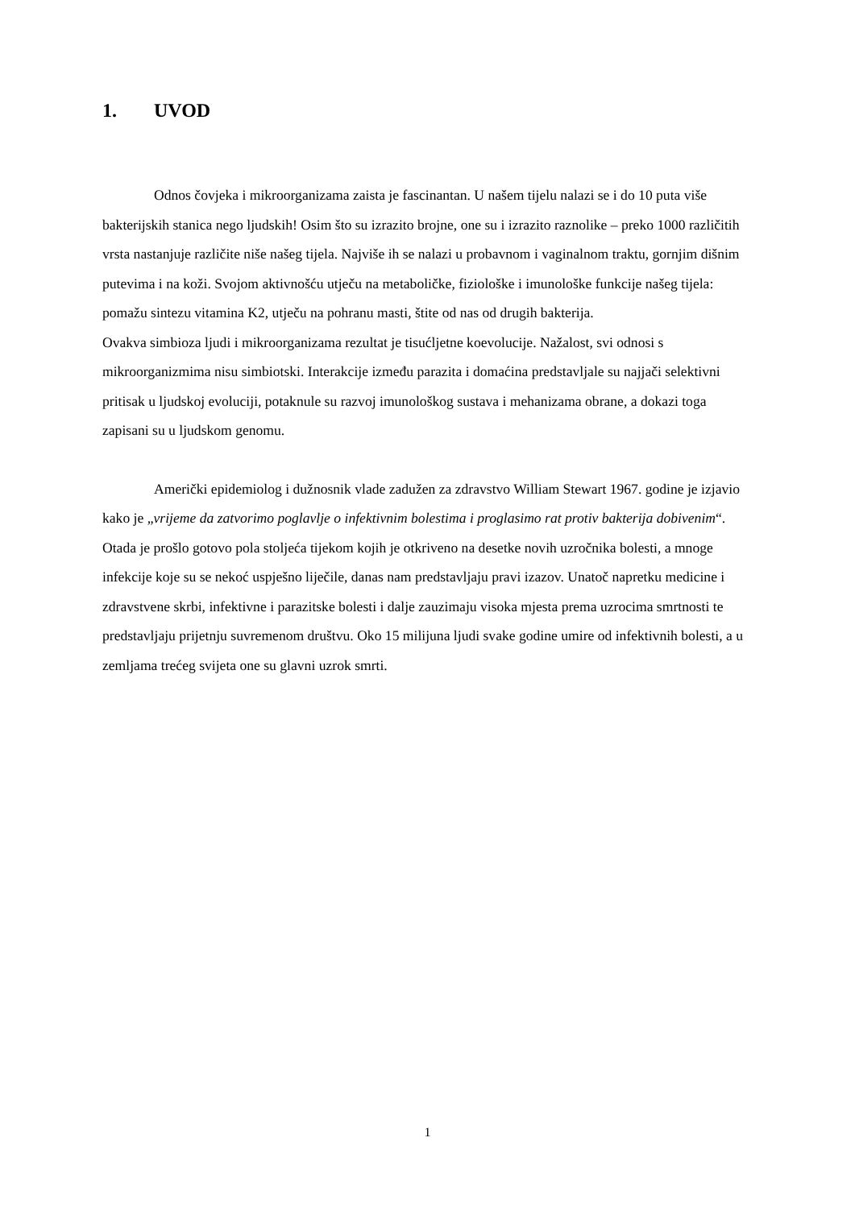1. UVOD
Odnos čovjeka i mikroorganizama zaista je fascinantan. U našem tijelu nalazi se i do 10 puta više bakterijskih stanica nego ljudskih! Osim što su izrazito brojne, one su i izrazito raznolike – preko 1000 različitih vrsta nastanjuje različite niše našeg tijela. Najviše ih se nalazi u probavnom i vaginalnom traktu, gornjim dišnim putevima i na koži. Svojom aktivnošću utječu na metaboličke, fiziološke i imunološke funkcije našeg tijela: pomažu sintezu vitamina K2, utječu na pohranu masti, štite od nas od drugih bakterija.
Ovakva simbioza ljudi i mikroorganizama rezultat je tisućljetne koevolucije. Nažalost, svi odnosi s mikroorganizmima nisu simbiotski. Interakcije između parazita i domaćina predstavljale su najjači selektivni pritisak u ljudskoj evoluciji, potaknule su razvoj imunološkog sustava i mehanizama obrane, a dokazi toga zapisani su u ljudskom genomu.
Američki epidemiolog i dužnosnik vlade zadužen za zdravstvo William Stewart 1967. godine je izjavio kako je „vrijeme da zatvorimo poglavlje o infektivnim bolestima i proglasimo rat protiv bakterija dobivenim“. Otada je prošlo gotovo pola stoljeća tijekom kojih je otkriveno na desetke novih uzročnika bolesti, a mnoge infekcije koje su se nekoć uspješno liječile, danas nam predstavljaju pravi izazov. Unatoč napretku medicine i zdravstvene skrbi, infektivne i parazitske bolesti i dalje zauzimaju visoka mjesta prema uzrocima smrtnosti te predstavljaju prijetnju suvremenom društvu. Oko 15 milijuna ljudi svake godine umire od infektivnih bolesti, a u zemljama trećeg svijeta one su glavni uzrok smrti.
1